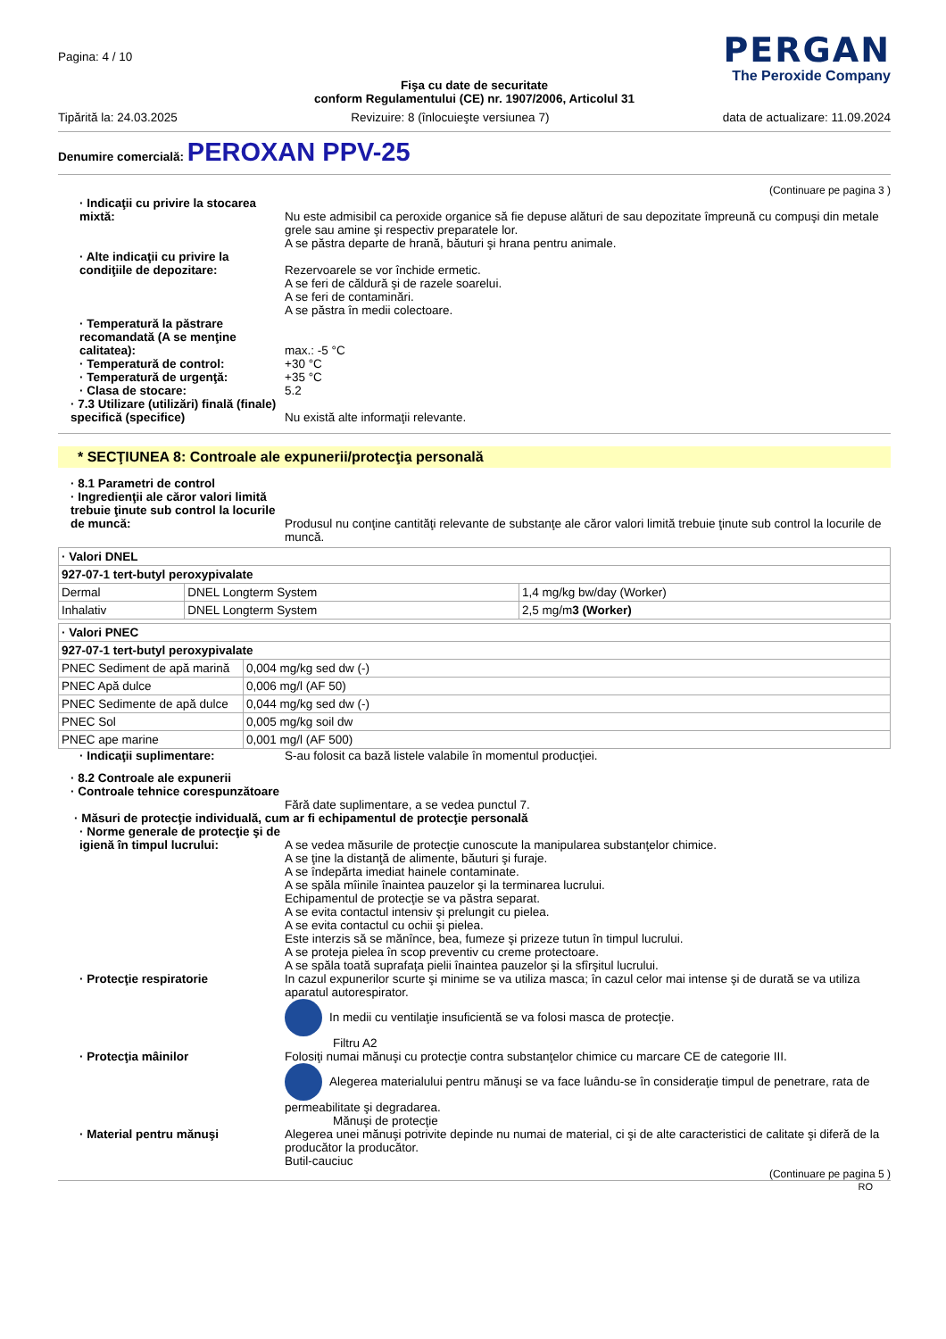Pagina: 4 / 10
PERGAN
The Peroxide Company
Fişa cu date de securitate
conform Regulamentului (CE) nr. 1907/2006, Articolul 31
Tipărită la: 24.03.2025 Revizuire: 8 (înlocuieşte versiunea 7) data de actualizare: 11.09.2024
Denumire comercială: PEROXAN PPV-25
(Continuare pe pagina 3 )
· Indicaţii cu privire la stocarea mixtă:
Nu este admisibil ca peroxide organice să fie depuse alături de sau depozitate împreună cu compuşi din metale grele sau amine şi respectiv preparatele lor.
A se păstra departe de hrană, băuturi şi hrana pentru animale.
· Alte indicaţii cu privire la condiţiile de depozitare:
Rezervoarele se vor închide ermetic.
A se feri de căldură şi de razele soarelui.
A se feri de contaminări.
A se păstra în medii colectoare.
· Temperatură la păstrare recomandată (A se menţine calitatea):
max.: -5 °C
· Temperatură de control: +30 °C
· Temperatură de urgenţă: +35 °C
· Clasa de stocare: 5.2
· 7.3 Utilizare (utilizări) finală (finale) specifică (specifice)
Nu există alte informaţii relevante.
* SECŢIUNEA 8: Controale ale expunerii/protecţia personală
· 8.1 Parametri de control
· Ingredienţii ale căror valori limită trebuie ţinute sub control la locurile de muncă:
Produsul nu conţine cantităţi relevante de substanţe ale căror valori limită trebuie ţinute sub control la locurile de muncă.
| · Valori DNEL | | |
| --- | --- | --- |
| 927-07-1 tert-butyl peroxypivalate | | |
| Dermal | DNEL Longterm System | 1,4 mg/kg bw/day (Worker) |
| Inhalativ | DNEL Longterm System | 2,5 mg/m 3 (Worker) |
| · Valori PNEC | |
| --- | --- |
| 927-07-1 tert-butyl peroxypivalate | |
| PNEC Sediment de apă marină | 0,004 mg/kg sed dw (-) |
| PNEC Apă dulce | 0,006 mg/l (AF 50) |
| PNEC Sedimente de apă dulce | 0,044 mg/kg sed dw (-) |
| PNEC Sol | 0,005 mg/kg soil dw |
| PNEC ape marine | 0,001 mg/l (AF 500) |
· Indicaţii suplimentare: S-au folosit ca bază listele valabile în momentul producţiei.
· 8.2 Controale ale expunerii
· Controale tehnice corespunzătoare
Fără date suplimentare, a se vedea punctul 7.
· Măsuri de protecţie individuală, cum ar fi echipamentul de protecţie personală
· Norme generale de protecţie şi de igienă în timpul lucrului:
A se vedea măsurile de protecţie cunoscute la manipularea substanţelor chimice.
A se ţine la distanţă de alimente, băuturi şi furaje.
A se îndepărta imediat hainele contaminate.
A se spăla mîinile înaintea pauzelor şi la terminarea lucrului.
Echipamentul de protecţie se va păstra separat.
A se evita contactul intensiv şi prelungit cu pielea.
A se evita contactul cu ochii şi pielea.
Este interzis să se mănînce, bea, fumeze şi prizeze tutun în timpul lucrului.
A se proteja pielea în scop preventiv cu creme protectoare.
A se spăla toată suprafaţa pielii înaintea pauzelor şi la sfîrşitul lucrului.
· Protecţie respiratorie In cazul expunerilor scurte şi minime se va utiliza masca; în cazul celor mai intense şi de durată se va utiliza aparatul autorespirator.
In medii cu ventilaţie insuficientă se va folosi masca de protecţie.
Filtru A2
· Protecţia mâinilor Folosiţi numai mănuşi cu protecţie contra substanţelor chimice cu marcare CE de categorie III.
Alegerea materialului pentru mănuşi se va face luându-se în consideraţie timpul de penetrare, rata de permeabilitate şi degradarea.
Mănuşi de protecţie
· Material pentru mănuşi Alegerea unei mănuşi potrivite depinde nu numai de material, ci şi de alte caracteristici de calitate şi diferă de la producător la producător.
Butil-cauciuc
(Continuare pe pagina 5 )
RO